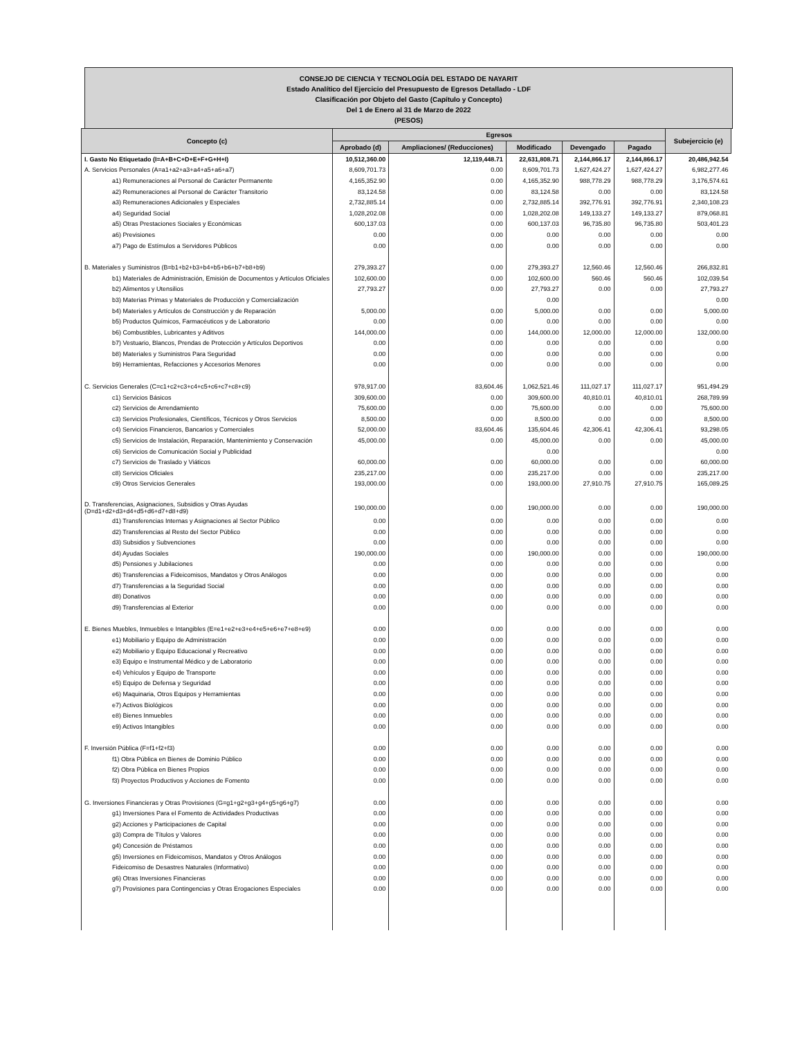CONSEJO DE CIENCIA Y TECNOLOGÍA DEL ESTADO DE NAYARIT
Estado Analítico del Ejercicio del Presupuesto de Egresos Detallado - LDF
Clasificación por Objeto del Gasto (Capítulo y Concepto)
Del 1 de Enero al 31 de Marzo de 2022
(PESOS)
| Concepto (c) | Egresos | | | | | Subejercicio (e) |
| --- | --- | --- | --- | --- | --- | --- |
| | Aprobado (d) | Ampliaciones/ (Reducciones) | Modificado | Devengado | Pagado | |
| I. Gasto No Etiquetado (I=A+B+C+D+E+F+G+H+I) | 10,512,360.00 | 12,119,448.71 | 22,631,808.71 | 2,144,866.17 | 2,144,866.17 | 20,486,942.54 |
| A. Servicios Personales (A=a1+a2+a3+a4+a5+a6+a7) | 8,609,701.73 | 0.00 | 8,609,701.73 | 1,627,424.27 | 1,627,424.27 | 6,982,277.46 |
| a1) Remuneraciones al Personal de Carácter Permanente | 4,165,352.90 | 0.00 | 4,165,352.90 | 988,778.29 | 988,778.29 | 3,176,574.61 |
| a2) Remuneraciones al Personal de Carácter Transitorio | 83,124.58 | 0.00 | 83,124.58 | 0.00 | 0.00 | 83,124.58 |
| a3) Remuneraciones Adicionales y Especiales | 2,732,885.14 | 0.00 | 2,732,885.14 | 392,776.91 | 392,776.91 | 2,340,108.23 |
| a4) Seguridad Social | 1,028,202.08 | 0.00 | 1,028,202.08 | 149,133.27 | 149,133.27 | 879,068.81 |
| a5) Otras Prestaciones Sociales y Económicas | 600,137.03 | 0.00 | 600,137.03 | 96,735.80 | 96,735.80 | 503,401.23 |
| a6) Previsiones | 0.00 | 0.00 | 0.00 | 0.00 | 0.00 | 0.00 |
| a7) Pago de Estímulos a Servidores Públicos | 0.00 | 0.00 | 0.00 | 0.00 | 0.00 | 0.00 |
| B. Materiales y Suministros (B=b1+b2+b3+b4+b5+b6+b7+b8+b9) | 279,393.27 | 0.00 | 279,393.27 | 12,560.46 | 12,560.46 | 266,832.81 |
| b1) Materiales de Administración, Emisión de Documentos y Artículos Oficiales | 102,600.00 | 0.00 | 102,600.00 | 560.46 | 560.46 | 102,039.54 |
| b2) Alimentos y Utensilios | 27,793.27 | 0.00 | 27,793.27 | 0.00 | 0.00 | 27,793.27 |
| b3) Materias Primas y Materiales de Producción y Comercialización | | | 0.00 | | | 0.00 |
| b4) Materiales y Artículos de Construcción y de Reparación | 5,000.00 | 0.00 | 5,000.00 | 0.00 | 0.00 | 5,000.00 |
| b5) Productos Químicos, Farmacéuticos y de Laboratorio | 0.00 | 0.00 | 0.00 | 0.00 | 0.00 | 0.00 |
| b6) Combustibles, Lubricantes y Aditivos | 144,000.00 | 0.00 | 144,000.00 | 12,000.00 | 12,000.00 | 132,000.00 |
| b7) Vestuario, Blancos, Prendas de Protección y Artículos Deportivos | 0.00 | 0.00 | 0.00 | 0.00 | 0.00 | 0.00 |
| b8) Materiales y Suministros Para Seguridad | 0.00 | 0.00 | 0.00 | 0.00 | 0.00 | 0.00 |
| b9) Herramientas, Refacciones y Accesorios Menores | 0.00 | 0.00 | 0.00 | 0.00 | 0.00 | 0.00 |
| C. Servicios Generales (C=c1+c2+c3+c4+c5+c6+c7+c8+c9) | 978,917.00 | 83,604.46 | 1,062,521.46 | 111,027.17 | 111,027.17 | 951,494.29 |
| c1) Servicios Básicos | 309,600.00 | 0.00 | 309,600.00 | 40,810.01 | 40,810.01 | 268,789.99 |
| c2) Servicios de Arrendamiento | 75,600.00 | 0.00 | 75,600.00 | 0.00 | 0.00 | 75,600.00 |
| c3) Servicios Profesionales, Científicos, Técnicos y Otros Servicios | 8,500.00 | 0.00 | 8,500.00 | 0.00 | 0.00 | 8,500.00 |
| c4) Servicios Financieros, Bancarios y Comerciales | 52,000.00 | 83,604.46 | 135,604.46 | 42,306.41 | 42,306.41 | 93,298.05 |
| c5) Servicios de Instalación, Reparación, Mantenimiento y Conservación | 45,000.00 | 0.00 | 45,000.00 | 0.00 | 0.00 | 45,000.00 |
| c6) Servicios de Comunicación Social y Publicidad | | | 0.00 | | | 0.00 |
| c7) Servicios de Traslado y Viáticos | 60,000.00 | 0.00 | 60,000.00 | 0.00 | 0.00 | 60,000.00 |
| c8) Servicios Oficiales | 235,217.00 | 0.00 | 235,217.00 | 0.00 | 0.00 | 235,217.00 |
| c9) Otros Servicios Generales | 193,000.00 | 0.00 | 193,000.00 | 27,910.75 | 27,910.75 | 165,089.25 |
| D. Transferencias, Asignaciones, Subsidios y Otras Ayudas (D=d1+d2+d3+d4+d5+d6+d7+d8+d9) | 190,000.00 | 0.00 | 190,000.00 | 0.00 | 0.00 | 190,000.00 |
| d1) Transferencias Internas y Asignaciones al Sector Público | 0.00 | 0.00 | 0.00 | 0.00 | 0.00 | 0.00 |
| d2) Transferencias al Resto del Sector Público | 0.00 | 0.00 | 0.00 | 0.00 | 0.00 | 0.00 |
| d3) Subsidios y Subvenciones | 0.00 | 0.00 | 0.00 | 0.00 | 0.00 | 0.00 |
| d4) Ayudas Sociales | 190,000.00 | 0.00 | 190,000.00 | 0.00 | 0.00 | 190,000.00 |
| d5) Pensiones y Jubilaciones | 0.00 | 0.00 | 0.00 | 0.00 | 0.00 | 0.00 |
| d6) Transferencias a Fideicomisos, Mandatos y Otros Análogos | 0.00 | 0.00 | 0.00 | 0.00 | 0.00 | 0.00 |
| d7) Transferencias a la Seguridad Social | 0.00 | 0.00 | 0.00 | 0.00 | 0.00 | 0.00 |
| d8) Donativos | 0.00 | 0.00 | 0.00 | 0.00 | 0.00 | 0.00 |
| d9) Transferencias al Exterior | 0.00 | 0.00 | 0.00 | 0.00 | 0.00 | 0.00 |
| E. Bienes Muebles, Inmuebles e Intangibles (E=e1+e2+e3+e4+e5+e6+e7+e8+e9) | 0.00 | 0.00 | 0.00 | 0.00 | 0.00 | 0.00 |
| e1) Mobiliario y Equipo de Administración | 0.00 | 0.00 | 0.00 | 0.00 | 0.00 | 0.00 |
| e2) Mobiliario y Equipo Educacional y Recreativo | 0.00 | 0.00 | 0.00 | 0.00 | 0.00 | 0.00 |
| e3) Equipo e Instrumental Médico y de Laboratorio | 0.00 | 0.00 | 0.00 | 0.00 | 0.00 | 0.00 |
| e4) Vehículos y Equipo de Transporte | 0.00 | 0.00 | 0.00 | 0.00 | 0.00 | 0.00 |
| e5) Equipo de Defensa y Seguridad | 0.00 | 0.00 | 0.00 | 0.00 | 0.00 | 0.00 |
| e6) Maquinaria, Otros Equipos y Herramientas | 0.00 | 0.00 | 0.00 | 0.00 | 0.00 | 0.00 |
| e7) Activos Biológicos | 0.00 | 0.00 | 0.00 | 0.00 | 0.00 | 0.00 |
| e8) Bienes Inmuebles | 0.00 | 0.00 | 0.00 | 0.00 | 0.00 | 0.00 |
| e9) Activos Intangibles | 0.00 | 0.00 | 0.00 | 0.00 | 0.00 | 0.00 |
| F. Inversión Pública (F=f1+f2+f3) | 0.00 | 0.00 | 0.00 | 0.00 | 0.00 | 0.00 |
| f1) Obra Pública en Bienes de Dominio Público | 0.00 | 0.00 | 0.00 | 0.00 | 0.00 | 0.00 |
| f2) Obra Pública en Bienes Propios | 0.00 | 0.00 | 0.00 | 0.00 | 0.00 | 0.00 |
| f3) Proyectos Productivos y Acciones de Fomento | 0.00 | 0.00 | 0.00 | 0.00 | 0.00 | 0.00 |
| G. Inversiones Financieras y Otras Provisiones (G=g1+g2+g3+g4+g5+g6+g7) | 0.00 | 0.00 | 0.00 | 0.00 | 0.00 | 0.00 |
| g1) Inversiones Para el Fomento de Actividades Productivas | 0.00 | 0.00 | 0.00 | 0.00 | 0.00 | 0.00 |
| g2) Acciones y Participaciones de Capital | 0.00 | 0.00 | 0.00 | 0.00 | 0.00 | 0.00 |
| g3) Compra de Títulos y Valores | 0.00 | 0.00 | 0.00 | 0.00 | 0.00 | 0.00 |
| g4) Concesión de Préstamos | 0.00 | 0.00 | 0.00 | 0.00 | 0.00 | 0.00 |
| g5) Inversiones en Fideicomisos, Mandatos y Otros Análogos | 0.00 | 0.00 | 0.00 | 0.00 | 0.00 | 0.00 |
| Fideicomiso de Desastres Naturales (Informativo) | 0.00 | 0.00 | 0.00 | 0.00 | 0.00 | 0.00 |
| g6) Otras Inversiones Financieras | 0.00 | 0.00 | 0.00 | 0.00 | 0.00 | 0.00 |
| g7) Provisiones para Contingencias y Otras Erogaciones Especiales | 0.00 | 0.00 | 0.00 | 0.00 | 0.00 | 0.00 |